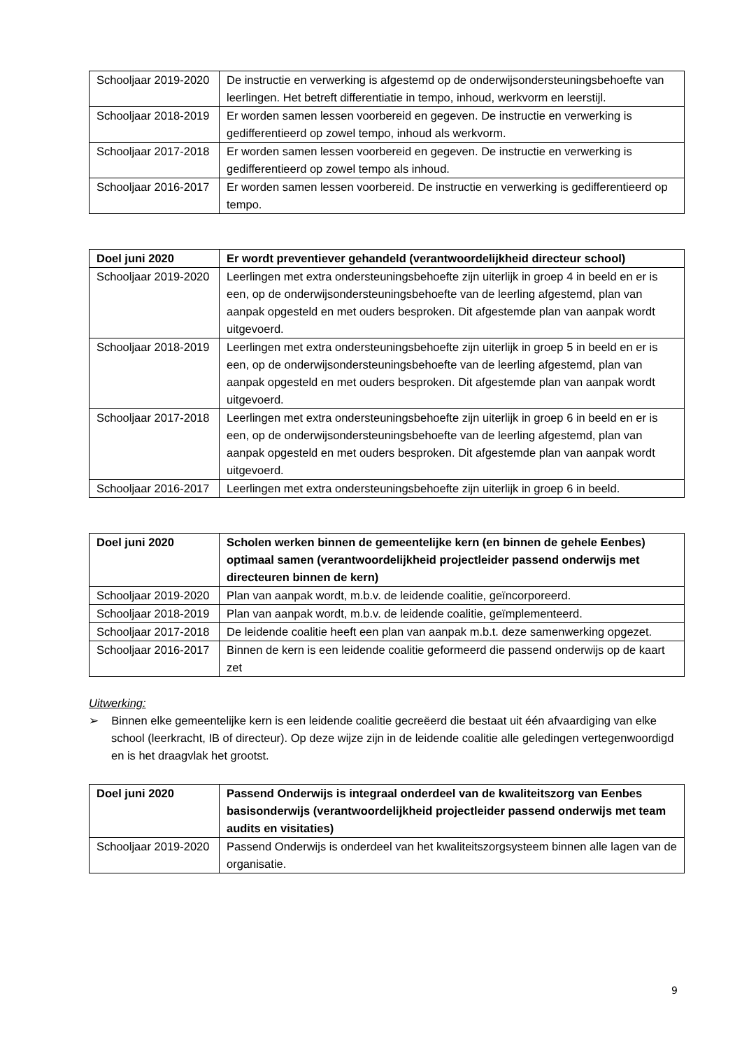| Schooljaar 2019-2020 | De instructie en verwerking is afgestemd op de onderwijsondersteuningsbehoefte van leerlingen. Het betreft differentiatie in tempo, inhoud, werkvorm en leerstijl. |
| Schooljaar 2018-2019 | Er worden samen lessen voorbereid en gegeven. De instructie en verwerking is gedifferentieerd op zowel tempo, inhoud als werkvorm. |
| Schooljaar 2017-2018 | Er worden samen lessen voorbereid en gegeven. De instructie en verwerking is gedifferentieerd op zowel tempo als inhoud. |
| Schooljaar 2016-2017 | Er worden samen lessen voorbereid. De instructie en verwerking is gedifferentieerd op tempo. |
| Doel juni 2020 | Er wordt preventiever gehandeld (verantwoordelijkheid directeur school) |
| --- | --- |
| Schooljaar 2019-2020 | Leerlingen met extra ondersteuningsbehoefte zijn uiterlijk in groep 4 in beeld en er is een, op de onderwijsondersteuningsbehoefte van de leerling afgestemd, plan van aanpak opgesteld en met ouders besproken. Dit afgestemde plan van aanpak wordt uitgevoerd. |
| Schooljaar 2018-2019 | Leerlingen met extra ondersteuningsbehoefte zijn uiterlijk in groep 5 in beeld en er is een, op de onderwijsondersteuningsbehoefte van de leerling afgestemd, plan van aanpak opgesteld en met ouders besproken. Dit afgestemde plan van aanpak wordt uitgevoerd. |
| Schooljaar 2017-2018 | Leerlingen met extra ondersteuningsbehoefte zijn uiterlijk in groep 6 in beeld en er is een, op de onderwijsondersteuningsbehoefte van de leerling afgestemd, plan van aanpak opgesteld en met ouders besproken. Dit afgestemde plan van aanpak wordt uitgevoerd. |
| Schooljaar 2016-2017 | Leerlingen met extra ondersteuningsbehoefte zijn uiterlijk in groep 6 in beeld. |
| Doel juni 2020 | Scholen werken binnen de gemeentelijke kern (en binnen de gehele Eenbes) optimaal samen (verantwoordelijkheid projectleider passend onderwijs met directeuren binnen de kern) |
| --- | --- |
| Schooljaar 2019-2020 | Plan van aanpak wordt, m.b.v. de leidende coalitie, geïncorporeerd. |
| Schooljaar 2018-2019 | Plan van aanpak wordt, m.b.v. de leidende coalitie, geïmplementeerd. |
| Schooljaar 2017-2018 | De leidende coalitie heeft een plan van aanpak m.b.t. deze samenwerking opgezet. |
| Schooljaar 2016-2017 | Binnen de kern is een leidende coalitie geformeerd die passend onderwijs op de kaart zet |
Uitwerking:
➢ Binnen elke gemeentelijke kern is een leidende coalitie gecreëerd die bestaat uit één afvaardiging van elke school (leerkracht, IB of directeur). Op deze wijze zijn in de leidende coalitie alle geledingen vertegenwoordigd en is het draagvlak het grootst.
| Doel juni 2020 | Passend Onderwijs is integraal onderdeel van de kwaliteitszorg van Eenbes basisonderwijs (verantwoordelijkheid projectleider passend onderwijs met team audits en visitaties) |
| --- | --- |
| Schooljaar 2019-2020 | Passend Onderwijs is onderdeel van het kwaliteitszorgsysteem binnen alle lagen van de organisatie. |
9